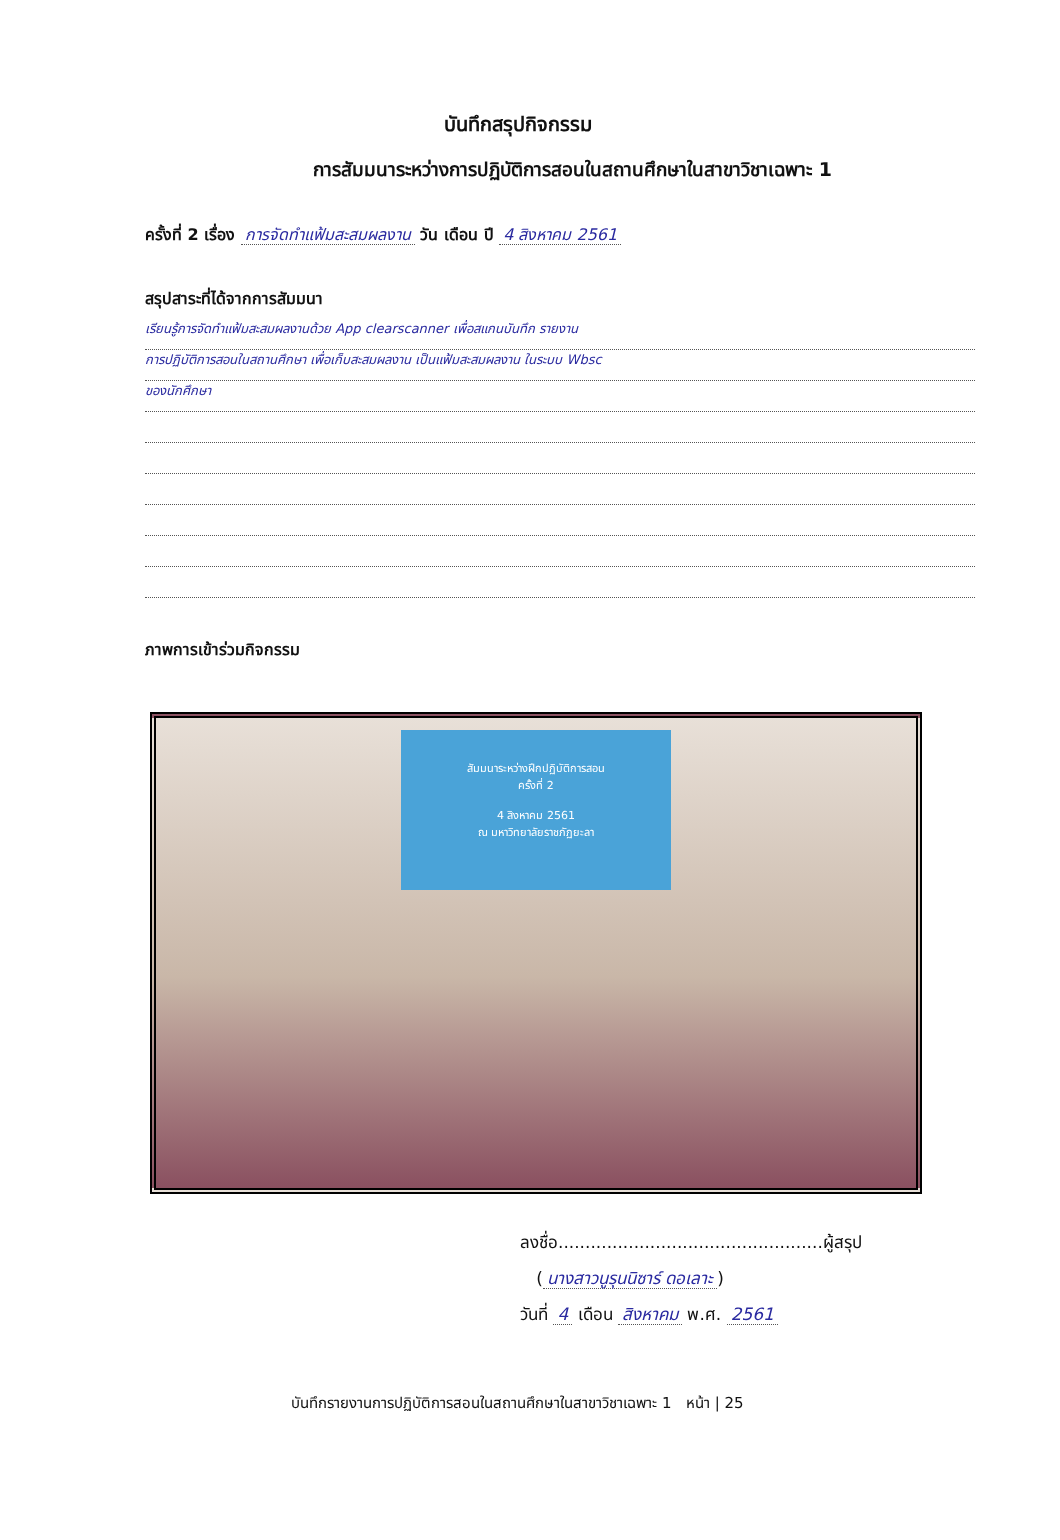บันทึกสรุปกิจกรรม
การสัมมนาระหว่างการปฏิบัติการสอนในสถานศึกษาในสาขาวิชาเฉพาะ 1
ครั้งที่ 2 เรื่อง การจัดทำแฟ้มสะสมผลงาน วัน เดือน ปี 4 สิงหาคม 2561
สรุปสาระที่ได้จากการสัมมนา
เรียนรู้การจัดทำแฟ้มสะสมผลงานด้วย App clearscanner เพื่อสแกนบันทึก รายงาน
การปฏิบัติการสอนในสถานศึกษา เพื่อเก็บสะสมผลงาน เป็นแฟ้มสะสมผลงาน ในระบบ Wbsc
ของนักศึกษา
ภาพการเข้าร่วมกิจกรรม
สัมมนาระหว่างฝึกปฏิบัติการสอน
ครั้งที่ 2
4 สิงหาคม 2561
ณ มหาวิทยาลัยราชภัฏยะลา
ลงชื่อ.................................................ผู้สรุป
(นางสาวนูรุนนิซาร์ ดอเลาะ)
วันที่ 4 เดือน สิงหาคม พ.ศ. 2561
บันทึกรายงานการปฏิบัติการสอนในสถานศึกษาในสาขาวิชาเฉพาะ 1 หน้า | 25